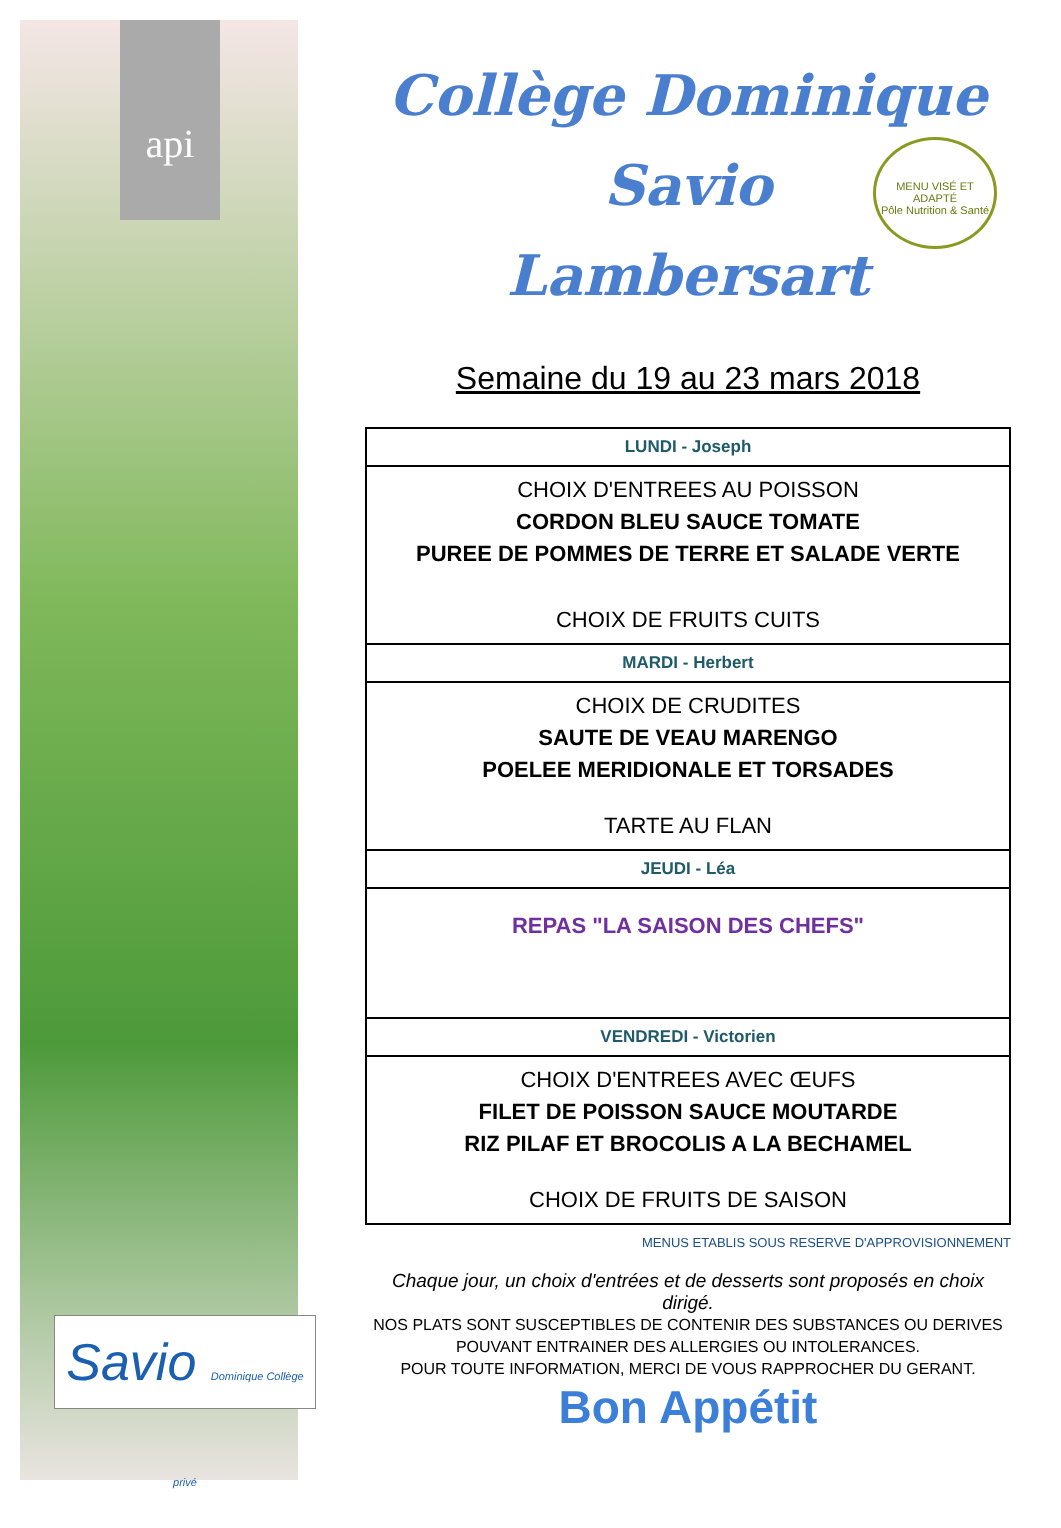api
Savio Dominique Collège privé
MENU VISÉ ET ADAPTÉ
Pôle Nutrition & Santé
Collège Dominique Savio
Lambersart
Semaine du 19 au 23 mars 2018
| LUNDI - Joseph |
| CHOIX D'ENTREES AU POISSON CORDON BLEU SAUCE TOMATE PUREE DE POMMES DE TERRE ET SALADE VERTE CHOIX DE FRUITS CUITS |
| MARDI - Herbert |
| CHOIX DE CRUDITES SAUTE DE VEAU MARENGO POELEE MERIDIONALE ET TORSADES TARTE AU FLAN |
| JEUDI - Léa |
| REPAS "LA SAISON DES CHEFS" |
| VENDREDI - Victorien |
| CHOIX D'ENTREES AVEC ŒUFS FILET DE POISSON SAUCE MOUTARDE RIZ PILAF ET BROCOLIS A LA BECHAMEL CHOIX DE FRUITS DE SAISON |
MENUS ETABLIS SOUS RESERVE D'APPROVISIONNEMENT
Chaque jour, un choix d'entrées et de desserts sont proposés en choix dirigé.
NOS PLATS SONT SUSCEPTIBLES DE CONTENIR DES SUBSTANCES OU DERIVES POUVANT ENTRAINER DES ALLERGIES OU INTOLERANCES.
POUR TOUTE INFORMATION, MERCI DE VOUS RAPPROCHER DU GERANT.
Bon Appétit